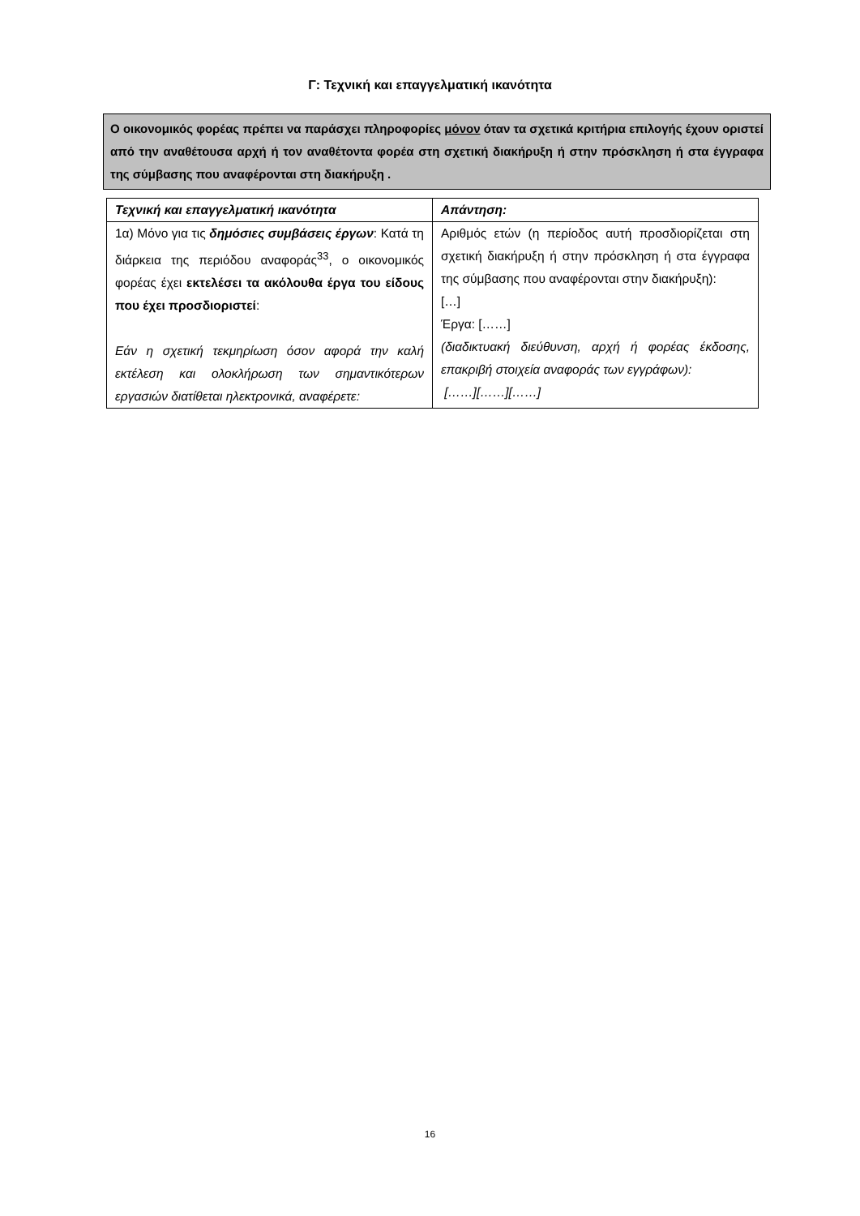Γ: Τεχνική και επαγγελματική ικανότητα
Ο οικονομικός φορέας πρέπει να παράσχει πληροφορίες μόνον όταν τα σχετικά κριτήρια επιλογής έχουν οριστεί από την αναθέτουσα αρχή ή τον αναθέτοντα φορέα στη σχετική διακήρυξη ή στην πρόσκληση ή στα έγγραφα της σύμβασης που αναφέρονται στη διακήρυξη .
| Τεχνική και επαγγελματική ικανότητα | Απάντηση: |
| --- | --- |
| 1α) Μόνο για τις δημόσιες συμβάσεις έργων : Κατά τη διάρκεια της περιόδου αναφοράς<sup>33</sup>, ο οικονομικός φορέας έχει εκτελέσει τα ακόλουθα έργα του είδους που έχει προσδιοριστεί : Εάν η σχετική τεκμηρίωση όσον αφορά την καλή εκτέλεση και ολοκλήρωση των σημαντικότερων εργασιών διατίθεται ηλεκτρονικά, αναφέρετε: | Αριθμός ετών (η περίοδος αυτή προσδιορίζεται στη σχετική διακήρυξη ή στην πρόσκληση ή στα έγγραφα της σύμβασης που αναφέρονται στην διακήρυξη): […] Έργα: [……] (διαδικτυακή διεύθυνση, αρχή ή φορέας έκδοσης, επακριβή στοιχεία αναφοράς των εγγράφων): [……][……][……] |
16